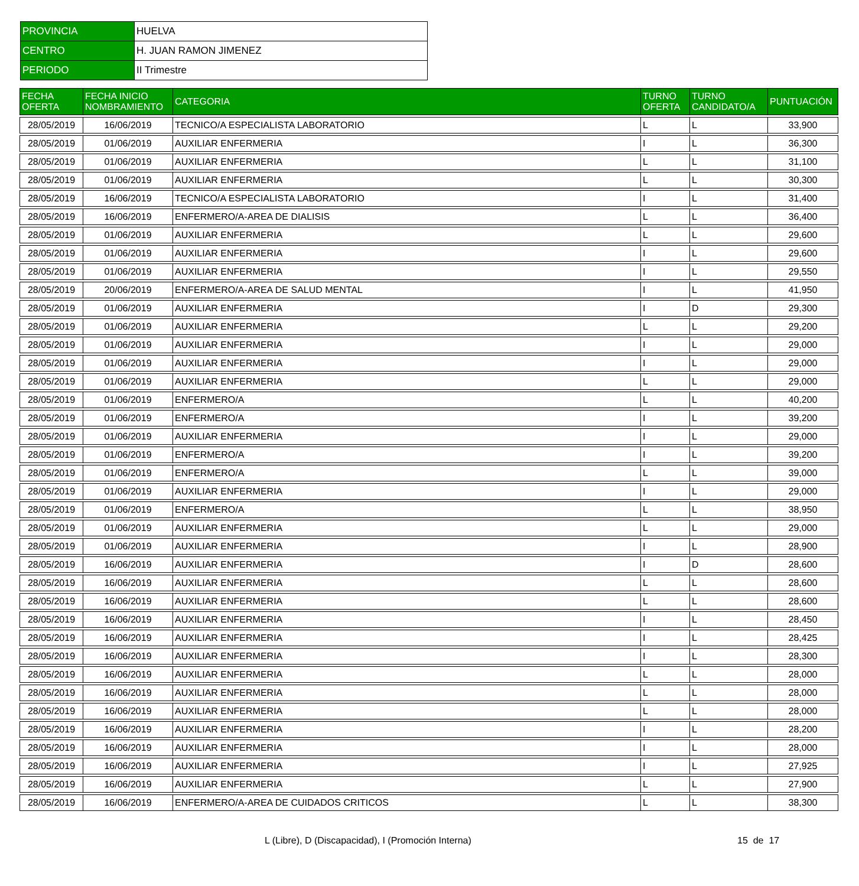| PROVINCIA | HUELVA |
| CENTRO | H. JUAN RAMON JIMENEZ |
| PERIODO | II Trimestre |
| FECHA OFERTA | FECHA INICIO NOMBRAMIENTO | CATEGORIA | TURNO OFERTA | TURNO CANDIDATO/A | PUNTUACIÓN |
| --- | --- | --- | --- | --- | --- |
| 28/05/2019 | 16/06/2019 | TECNICO/A ESPECIALISTA LABORATORIO | L | L | 33,900 |
| 28/05/2019 | 01/06/2019 | AUXILIAR ENFERMERIA | I | L | 36,300 |
| 28/05/2019 | 01/06/2019 | AUXILIAR ENFERMERIA | L | L | 31,100 |
| 28/05/2019 | 01/06/2019 | AUXILIAR ENFERMERIA | L | L | 30,300 |
| 28/05/2019 | 16/06/2019 | TECNICO/A ESPECIALISTA LABORATORIO | I | L | 31,400 |
| 28/05/2019 | 16/06/2019 | ENFERMERO/A-AREA DE DIALISIS | L | L | 36,400 |
| 28/05/2019 | 01/06/2019 | AUXILIAR ENFERMERIA | L | L | 29,600 |
| 28/05/2019 | 01/06/2019 | AUXILIAR ENFERMERIA | I | L | 29,600 |
| 28/05/2019 | 01/06/2019 | AUXILIAR ENFERMERIA | I | L | 29,550 |
| 28/05/2019 | 20/06/2019 | ENFERMERO/A-AREA DE SALUD MENTAL | I | L | 41,950 |
| 28/05/2019 | 01/06/2019 | AUXILIAR ENFERMERIA | I | D | 29,300 |
| 28/05/2019 | 01/06/2019 | AUXILIAR ENFERMERIA | L | L | 29,200 |
| 28/05/2019 | 01/06/2019 | AUXILIAR ENFERMERIA | I | L | 29,000 |
| 28/05/2019 | 01/06/2019 | AUXILIAR ENFERMERIA | I | L | 29,000 |
| 28/05/2019 | 01/06/2019 | AUXILIAR ENFERMERIA | L | L | 29,000 |
| 28/05/2019 | 01/06/2019 | ENFERMERO/A | L | L | 40,200 |
| 28/05/2019 | 01/06/2019 | ENFERMERO/A | I | L | 39,200 |
| 28/05/2019 | 01/06/2019 | AUXILIAR ENFERMERIA | I | L | 29,000 |
| 28/05/2019 | 01/06/2019 | ENFERMERO/A | I | L | 39,200 |
| 28/05/2019 | 01/06/2019 | ENFERMERO/A | L | L | 39,000 |
| 28/05/2019 | 01/06/2019 | AUXILIAR ENFERMERIA | I | L | 29,000 |
| 28/05/2019 | 01/06/2019 | ENFERMERO/A | L | L | 38,950 |
| 28/05/2019 | 01/06/2019 | AUXILIAR ENFERMERIA | L | L | 29,000 |
| 28/05/2019 | 01/06/2019 | AUXILIAR ENFERMERIA | I | L | 28,900 |
| 28/05/2019 | 16/06/2019 | AUXILIAR ENFERMERIA | I | D | 28,600 |
| 28/05/2019 | 16/06/2019 | AUXILIAR ENFERMERIA | L | L | 28,600 |
| 28/05/2019 | 16/06/2019 | AUXILIAR ENFERMERIA | L | L | 28,600 |
| 28/05/2019 | 16/06/2019 | AUXILIAR ENFERMERIA | I | L | 28,450 |
| 28/05/2019 | 16/06/2019 | AUXILIAR ENFERMERIA | I | L | 28,425 |
| 28/05/2019 | 16/06/2019 | AUXILIAR ENFERMERIA | I | L | 28,300 |
| 28/05/2019 | 16/06/2019 | AUXILIAR ENFERMERIA | L | L | 28,000 |
| 28/05/2019 | 16/06/2019 | AUXILIAR ENFERMERIA | L | L | 28,000 |
| 28/05/2019 | 16/06/2019 | AUXILIAR ENFERMERIA | L | L | 28,000 |
| 28/05/2019 | 16/06/2019 | AUXILIAR ENFERMERIA | I | L | 28,200 |
| 28/05/2019 | 16/06/2019 | AUXILIAR ENFERMERIA | I | L | 28,000 |
| 28/05/2019 | 16/06/2019 | AUXILIAR ENFERMERIA | I | L | 27,925 |
| 28/05/2019 | 16/06/2019 | AUXILIAR ENFERMERIA | L | L | 27,900 |
| 28/05/2019 | 16/06/2019 | ENFERMERO/A-AREA DE CUIDADOS CRITICOS | L | L | 38,300 |
L (Libre), D (Discapacidad), I (Promoción Interna) 15 de 17